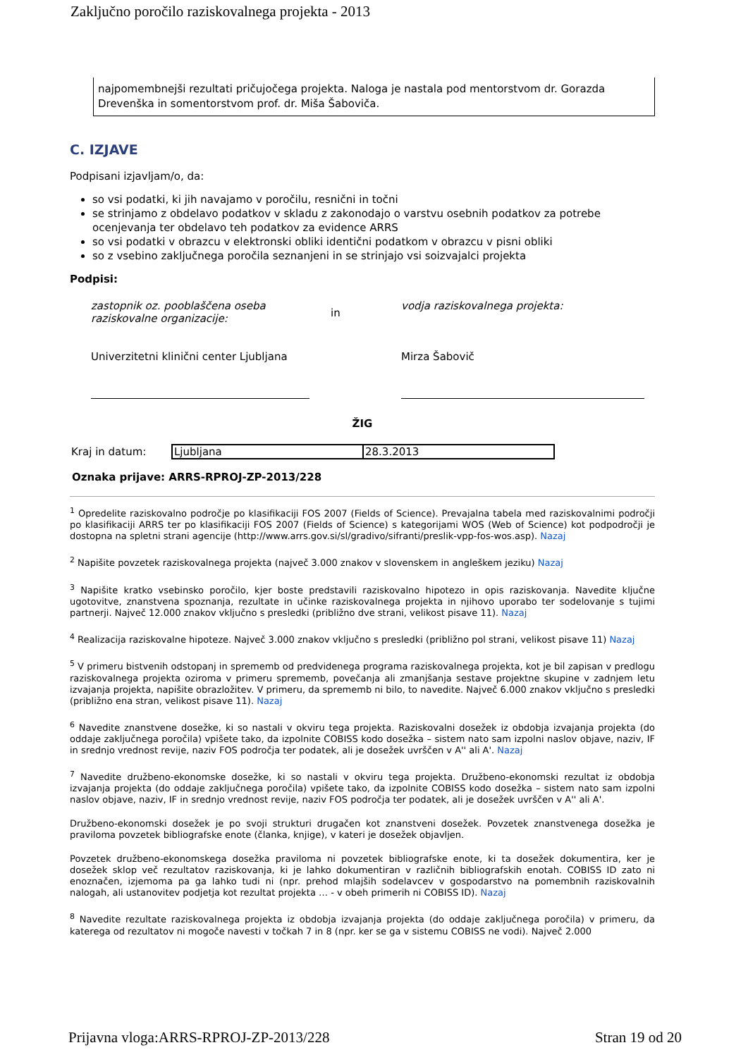Zaključno poročilo raziskovalnega projekta - 2013
najpomembnejši rezultati pričujočega projekta. Naloga je nastala pod mentorstvom dr. Gorazda Drevenška in somentorstvom prof. dr. Miša Šaboviča.
C. IZJAVE
Podpisani izjavljam/o, da:
so vsi podatki, ki jih navajamo v poročilu, resnični in točni
se strinjamo z obdelavo podatkov v skladu z zakonodajo o varstvu osebnih podatkov za potrebe ocenjevanja ter obdelavo teh podatkov za evidence ARRS
so vsi podatki v obrazcu v elektronski obliki identični podatkom v obrazcu v pisni obliki
so z vsebino zaključnega poročila seznanjeni in se strinjajo vsi soizvajalci projekta
Podpisi:
zastopnik oz. pooblaščena oseba raziskovalne organizacije:
Univerzitetni klinični center Ljubljana
in
vodja raziskovalnega projekta:
Mirza Šabovič
ŽIG
| Kraj in datum: | Ljubljana | 28.3.2013 |
Oznaka prijave: ARRS-RPROJ-ZP-2013/228
<sup>1</sup> Opredelite raziskovalno področje po klasifikaciji FOS 2007 (Fields of Science). Prevajalna tabela med raziskovalnimi področji po klasifikaciji ARRS ter po klasifikaciji FOS 2007 (Fields of Science) s kategorijami WOS (Web of Science) kot podpodročji je dostopna na spletni strani agencije (http://www.arrs.gov.si/sl/gradivo/sifranti/preslik-vpp-fos-wos.asp). Nazaj
<sup>2</sup> Napišite povzetek raziskovalnega projekta (največ 3.000 znakov v slovenskem in angleškem jeziku) Nazaj
<sup>3</sup> Napišite kratko vsebinsko poročilo, kjer boste predstavili raziskovalno hipotezo in opis raziskovanja. Navedite ključne ugotovitve, znanstvena spoznanja, rezultate in učinke raziskovalnega projekta in njihovo uporabo ter sodelovanje s tujimi partnerji. Največ 12.000 znakov vključno s presledki (približno dve strani, velikost pisave 11). Nazaj
<sup>4</sup> Realizacija raziskovalne hipoteze. Največ 3.000 znakov vključno s presledki (približno pol strani, velikost pisave 11) Nazaj
<sup>5</sup> V primeru bistvenih odstopanj in sprememb od predvidenega programa raziskovalnega projekta, kot je bil zapisan v predlogu raziskovalnega projekta oziroma v primeru sprememb, povečanja ali zmanjšanja sestave projektne skupine v zadnjem letu izvajanja projekta, napišite obrazložitev. V primeru, da sprememb ni bilo, to navedite. Največ 6.000 znakov vključno s presledki (približno ena stran, velikost pisave 11). Nazaj
<sup>6</sup> Navedite znanstvene dosežke, ki so nastali v okviru tega projekta. Raziskovalni dosežek iz obdobja izvajanja projekta (do oddaje zaključnega poročila) vpišete tako, da izpolnite COBISS kodo dosežka – sistem nato sam izpolni naslov objave, naziv, IF in srednjo vrednost revije, naziv FOS področja ter podatek, ali je dosežek uvrščen v A'' ali A'. Nazaj
<sup>7</sup> Navedite družbeno-ekonomske dosežke, ki so nastali v okviru tega projekta. Družbeno-ekonomski rezultat iz obdobja izvajanja projekta (do oddaje zaključnega poročila) vpišete tako, da izpolnite COBISS kodo dosežka – sistem nato sam izpolni naslov objave, naziv, IF in srednjo vrednost revije, naziv FOS področja ter podatek, ali je dosežek uvrščen v A'' ali A'.
Družbeno-ekonomski dosežek je po svoji strukturi drugačen kot znanstveni dosežek. Povzetek znanstvenega dosežka je praviloma povzetek bibliografske enote (članka, knjige), v kateri je dosežek objavljen.
Povzetek družbeno-ekonomskega dosežka praviloma ni povzetek bibliografske enote, ki ta dosežek dokumentira, ker je dosežek sklop več rezultatov raziskovanja, ki je lahko dokumentiran v različnih bibliografskih enotah. COBISS ID zato ni enoznačen, izjemoma pa ga lahko tudi ni (npr. prehod mlajših sodelavcev v gospodarstvo na pomembnih raziskovalnih nalogah, ali ustanovitev podjetja kot rezultat projekta … - v obeh primerih ni COBISS ID). Nazaj
<sup>8</sup> Navedite rezultate raziskovalnega projekta iz obdobja izvajanja projekta (do oddaje zaključnega poročila) v primeru, da katerega od rezultatov ni mogoče navesti v točkah 7 in 8 (npr. ker se ga v sistemu COBISS ne vodi). Največ 2.000
Prijavna vloga:ARRS-RPROJ-ZP-2013/228 Stran 19 od 20